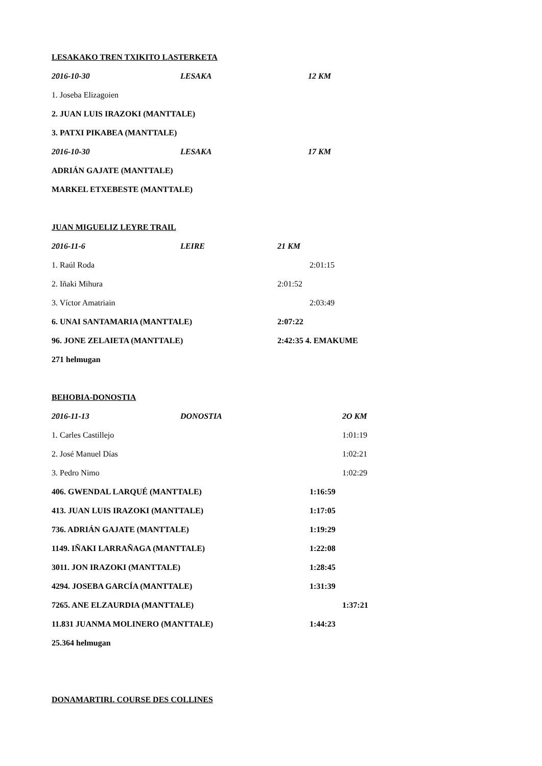LESAKAKO TREN TXIKITO LASTERKETA
2016-10-30 LESAKA 12 KM
1. Joseba Elizagoien
2. JUAN LUIS IRAZOKI (MANTTALE)
3. PATXI PIKABEA (MANTTALE)
2016-10-30 LESAKA 17 KM
ADRIÁN GAJATE (MANTTALE)
MARKEL ETXEBESTE (MANTTALE)
JUAN MIGUELIZ LEYRE TRAIL
2016-11-6 LEIRE 21 KM
1. Raúl Roda 2:01:15
2. Iñaki Mihura 2:01:52
3. Víctor Amatriain 2:03:49
6. UNAI SANTAMARIA (MANTTALE) 2:07:22
96. JONE ZELAIETA (MANTTALE) 2:42:35 4. EMAKUME
271 helmugan
BEHOBIA-DONOSTIA
2016-11-13 DONOSTIA 2O KM
1. Carles Castillejo 1:01:19
2. José Manuel Días 1:02:21
3. Pedro Nimo 1:02:29
406. GWENDAL LARQUÉ (MANTTALE) 1:16:59
413. JUAN LUIS IRAZOKI (MANTTALE) 1:17:05
736. ADRIÁN GAJATE (MANTTALE) 1:19:29
1149. IÑAKI LARRAÑAGA (MANTTALE) 1:22:08
3011. JON IRAZOKI (MANTTALE) 1:28:45
4294. JOSEBA GARCÍA (MANTTALE) 1:31:39
7265. ANE ELZAURDIA (MANTTALE) 1:37:21
11.831 JUANMA MOLINERO (MANTTALE) 1:44:23
25.364 helmugan
DONAMARTIRI. COURSE DES COLLINES